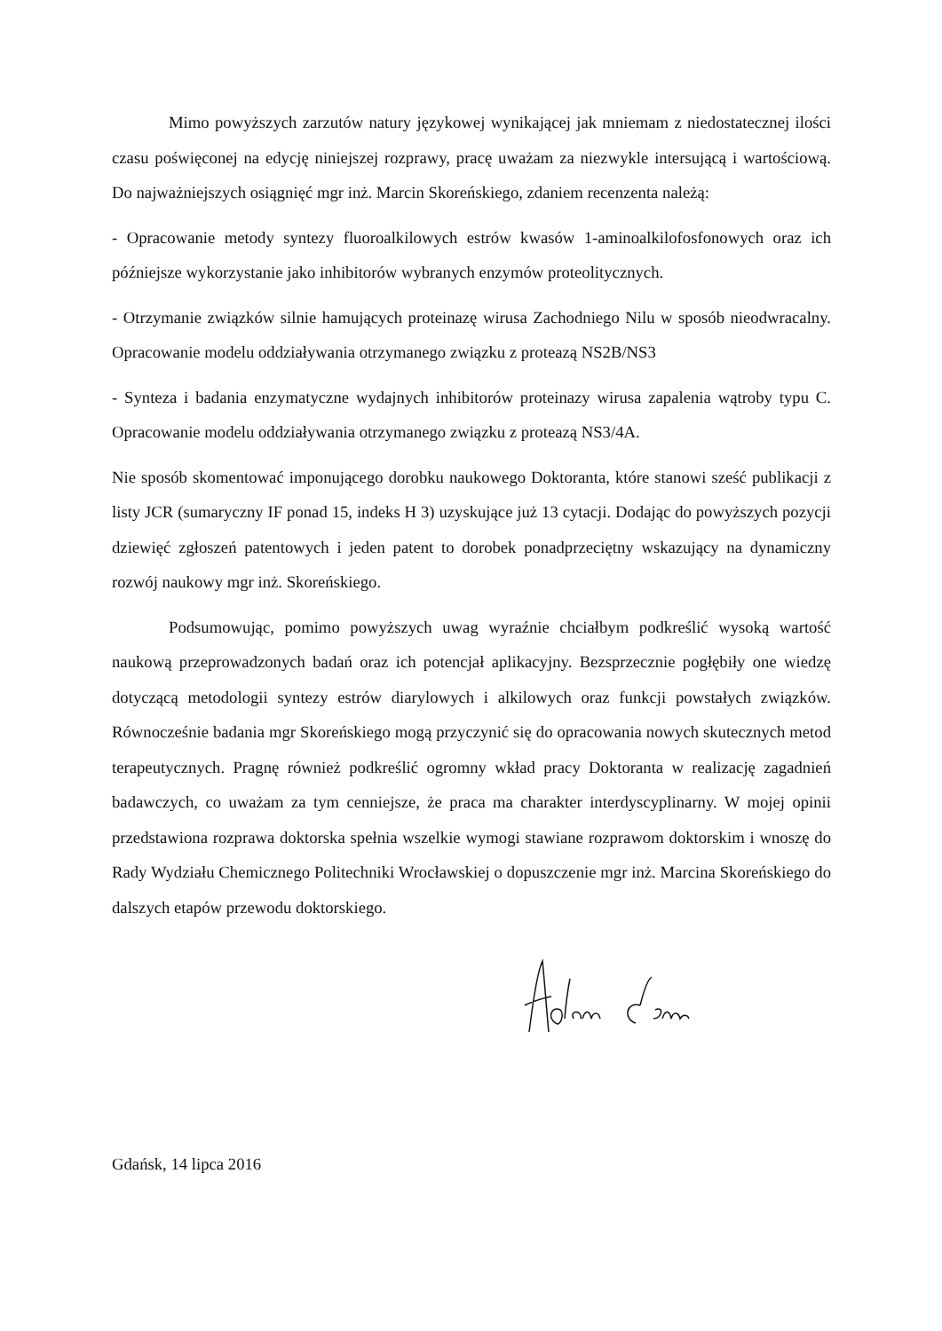Mimo powyższych zarzutów natury językowej wynikającej jak mniemam z niedostatecznej ilości czasu poświęconej na edycję niniejszej rozprawy, pracę uważam za niezwykle intersującą i wartościową. Do najważniejszych osiągnięć mgr inż. Marcin Skoreńskiego, zdaniem recenzenta należą:
- Opracowanie metody syntezy fluoroalkilowych estrów kwasów 1-aminoalkilofosfonowych oraz ich późniejsze wykorzystanie jako inhibitorów wybranych enzymów proteolitycznych.
- Otrzymanie związków silnie hamujących proteinazę wirusa Zachodniego Nilu w sposób nieodwracalny. Opracowanie modelu oddziaływania otrzymanego związku z proteazą NS2B/NS3
- Synteza i badania enzymatyczne wydajnych inhibitorów proteinazy wirusa zapalenia wątroby typu C. Opracowanie modelu oddziaływania otrzymanego związku z proteazą NS3/4A.
Nie sposób skomentować imponującego dorobku naukowego Doktoranta, które stanowi sześć publikacji z listy JCR (sumaryczny IF ponad 15, indeks H 3) uzyskujące już 13 cytacji. Dodając do powyższych pozycji dziewięć zgłoszeń patentowych i jeden patent to dorobek ponadprzeciętny wskazujący na dynamiczny rozwój naukowy mgr inż. Skoreńskiego.
Podsumowując, pomimo powyższych uwag wyraźnie chciałbym podkreślić wysoką wartość naukową przeprowadzonych badań oraz ich potencjał aplikacyjny. Bezsprzecznie pogłębiły one wiedzę dotyczącą metodologii syntezy estrów diarylowych i alkilowych oraz funkcji powstałych związków. Równocześnie badania mgr Skoreńskiego mogą przyczynić się do opracowania nowych skutecznych metod terapeutycznych. Pragnę również podkreślić ogromny wkład pracy Doktoranta w realizację zagadnień badawczych, co uważam za tym cenniejsze, że praca ma charakter interdyscyplinarny. W mojej opinii przedstawiona rozprawa doktorska spełnia wszelkie wymogi stawiane rozprawom doktorskim i wnoszę do Rady Wydziału Chemicznego Politechniki Wrocławskiej o dopuszczenie mgr inż. Marcina Skoreńskiego do dalszych etapów przewodu doktorskiego.
Gdańsk, 14 lipca 2016